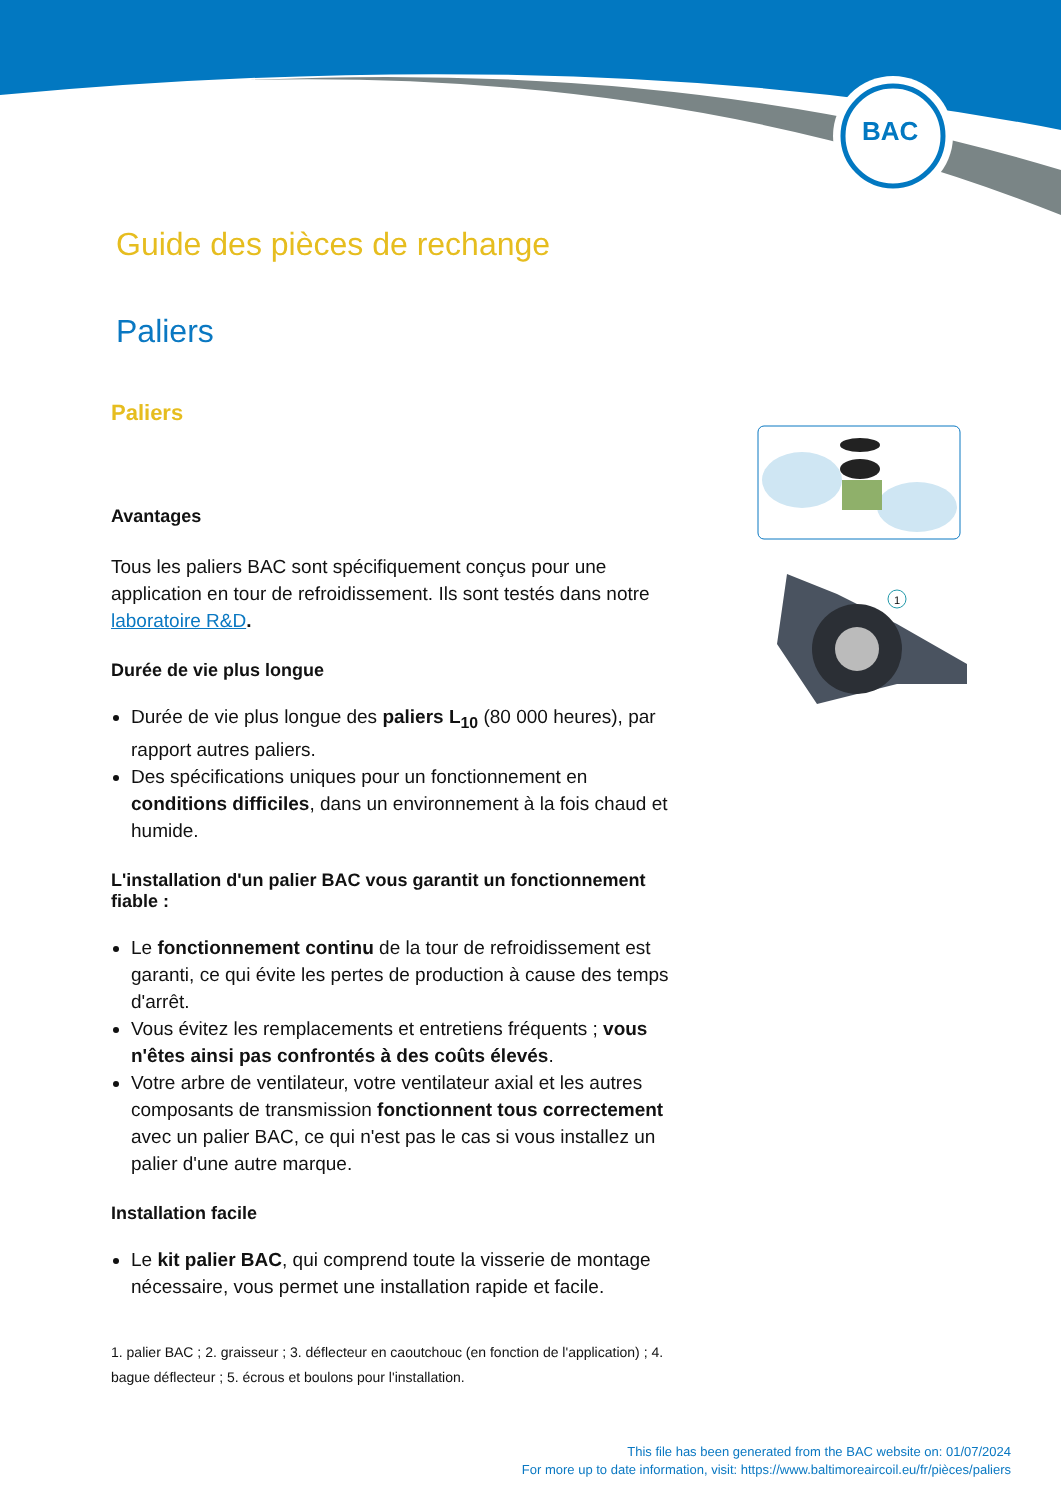BAC
Guide des pièces de rechange
Paliers
Paliers
Avantages
Tous les paliers BAC sont spécifiquement conçus pour une application en tour de refroidissement. Ils sont testés dans notre laboratoire R&D.
Durée de vie plus longue
Durée de vie plus longue des paliers L<sub>10</sub> (80 000 heures), par rapport autres paliers.
Des spécifications uniques pour un fonctionnement en conditions difficiles, dans un environnement à la fois chaud et humide.
L'installation d'un palier BAC vous garantit un fonctionnement fiable :
Le fonctionnement continu de la tour de refroidissement est garanti, ce qui évite les pertes de production à cause des temps d'arrêt.
Vous évitez les remplacements et entretiens fréquents ; vous n'êtes ainsi pas confrontés à des coûts élevés.
Votre arbre de ventilateur, votre ventilateur axial et les autres composants de transmission fonctionnent tous correctement avec un palier BAC, ce qui n'est pas le cas si vous installez un palier d'une autre marque.
Installation facile
Le kit palier BAC, qui comprend toute la visserie de montage nécessaire, vous permet une installation rapide et facile.
1. palier BAC ; 2. graisseur ; 3. déflecteur en caoutchouc (en fonction de l'application) ; 4. bague déflecteur ; 5. écrous et boulons pour l'installation.
1
This file has been generated from the BAC website on: 01/07/2024
For more up to date information, visit: https://www.baltimoreaircoil.eu/fr/pièces/paliers